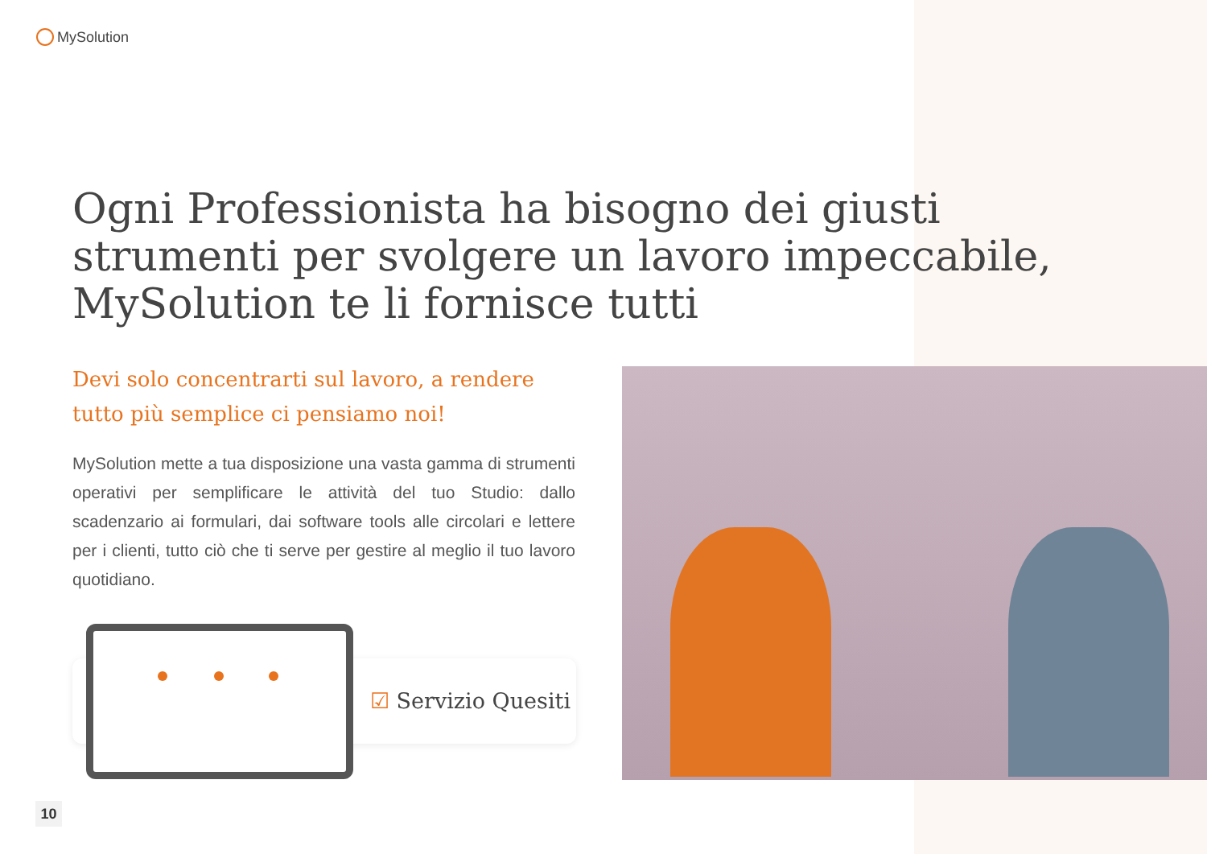MySolution
Ogni Professionista ha bisogno dei giusti strumenti per svolgere un lavoro impeccabile, MySolution te li fornisce tutti
Devi solo concentrarti sul lavoro, a rendere tutto più semplice ci pensiamo noi!
MySolution mette a tua disposizione una vasta gamma di strumenti operativi per semplificare le attività del tuo Studio: dallo scadenzario ai formulari, dai software tools alle circolari e lettere per i clienti, tutto ciò che ti serve per gestire al meglio il tuo lavoro quotidiano.
☑ Servizio Quesiti
10